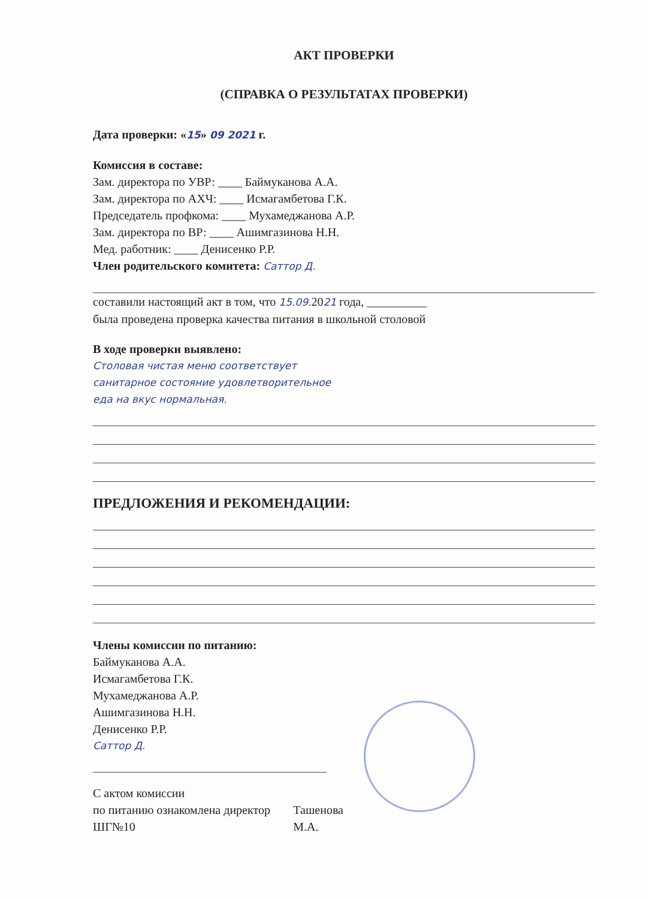АКТ ПРОВЕРКИ
(СПРАВКА О РЕЗУЛЬТАТАХ ПРОВЕРКИ)
Дата проверки: «15» 09 2021 г.
Комиссия в составе:
Зам. директора по УВР: ____ Баймуканова А.А.
Зам. директора по АХЧ: ____ Исмагамбетова Г.К.
Председатель профкома: ____ Мухамеджанова А.Р.
Зам. директора по ВР: ____ Ашимгазинова Н.Н.
Мед. работник: ____ Денисенко Р.Р.
Член родительского комитета: Саттор Д.
составили настоящий акт в том, что 15.09. 2021 года, __________
была проведена проверка качества питания в школьной столовой
В ходе проверки выявлено:
Столовая чистая меню соответствует
санитарное состояние удовлетворительное
еда на вкус нормальная.
ПРЕДЛОЖЕНИЯ И РЕКОМЕНДАЦИИ:
Члены комиссии по питанию:
Баймуканова А.А.
Исмагамбетова Г.К.
Мухамеджанова А.Р.
Ашимгазинова Н.Н.
Денисенко Р.Р.
Саттор Д.
С актом комиссии
по питанию ознакомлена директор ШГ№10
Ташенова М.А.